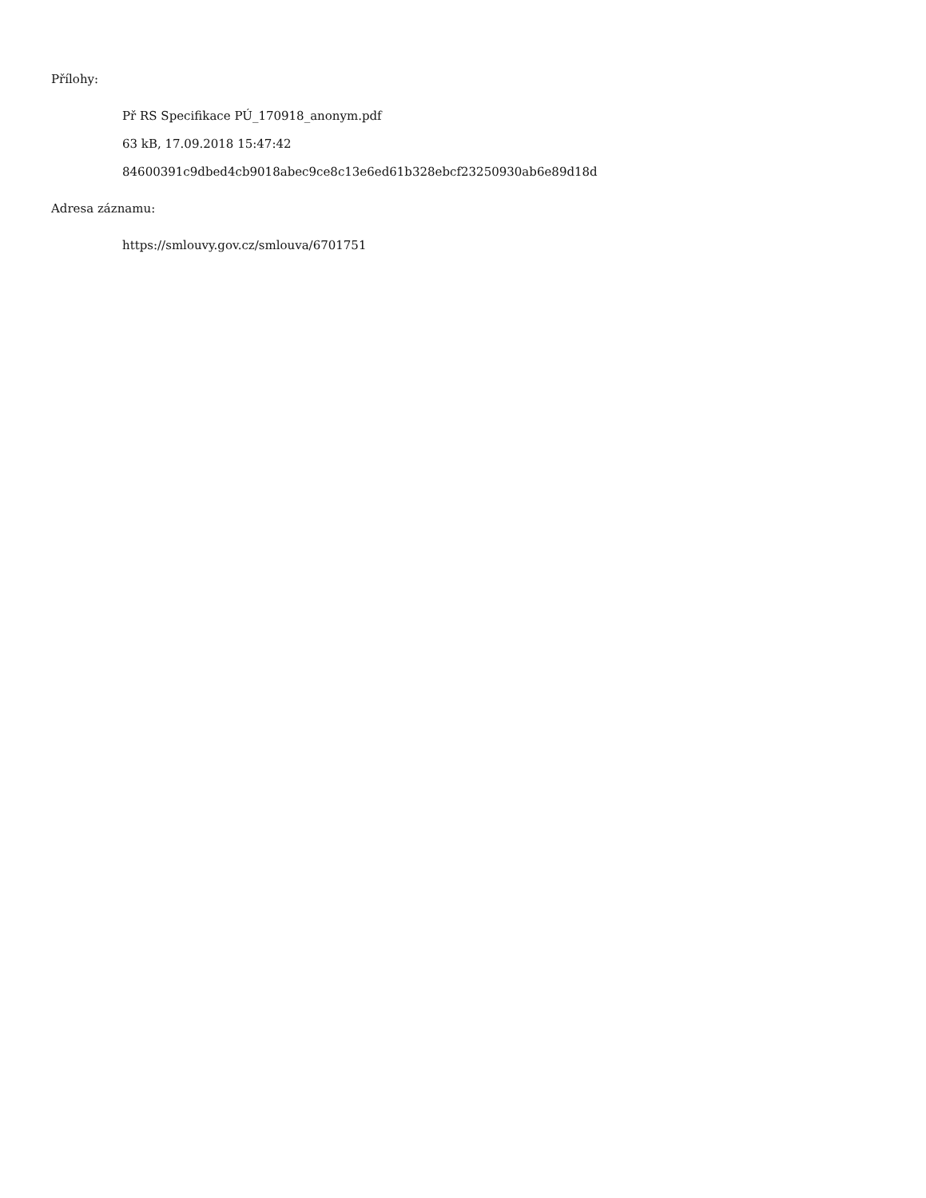Přílohy:
Př RS Specifikace PÚ_170918_anonym.pdf
63 kB, 17.09.2018 15:47:42
84600391c9dbed4cb9018abec9ce8c13e6ed61b328ebcf23250930ab6e89d18d
Adresa záznamu:
https://smlouvy.gov.cz/smlouva/6701751